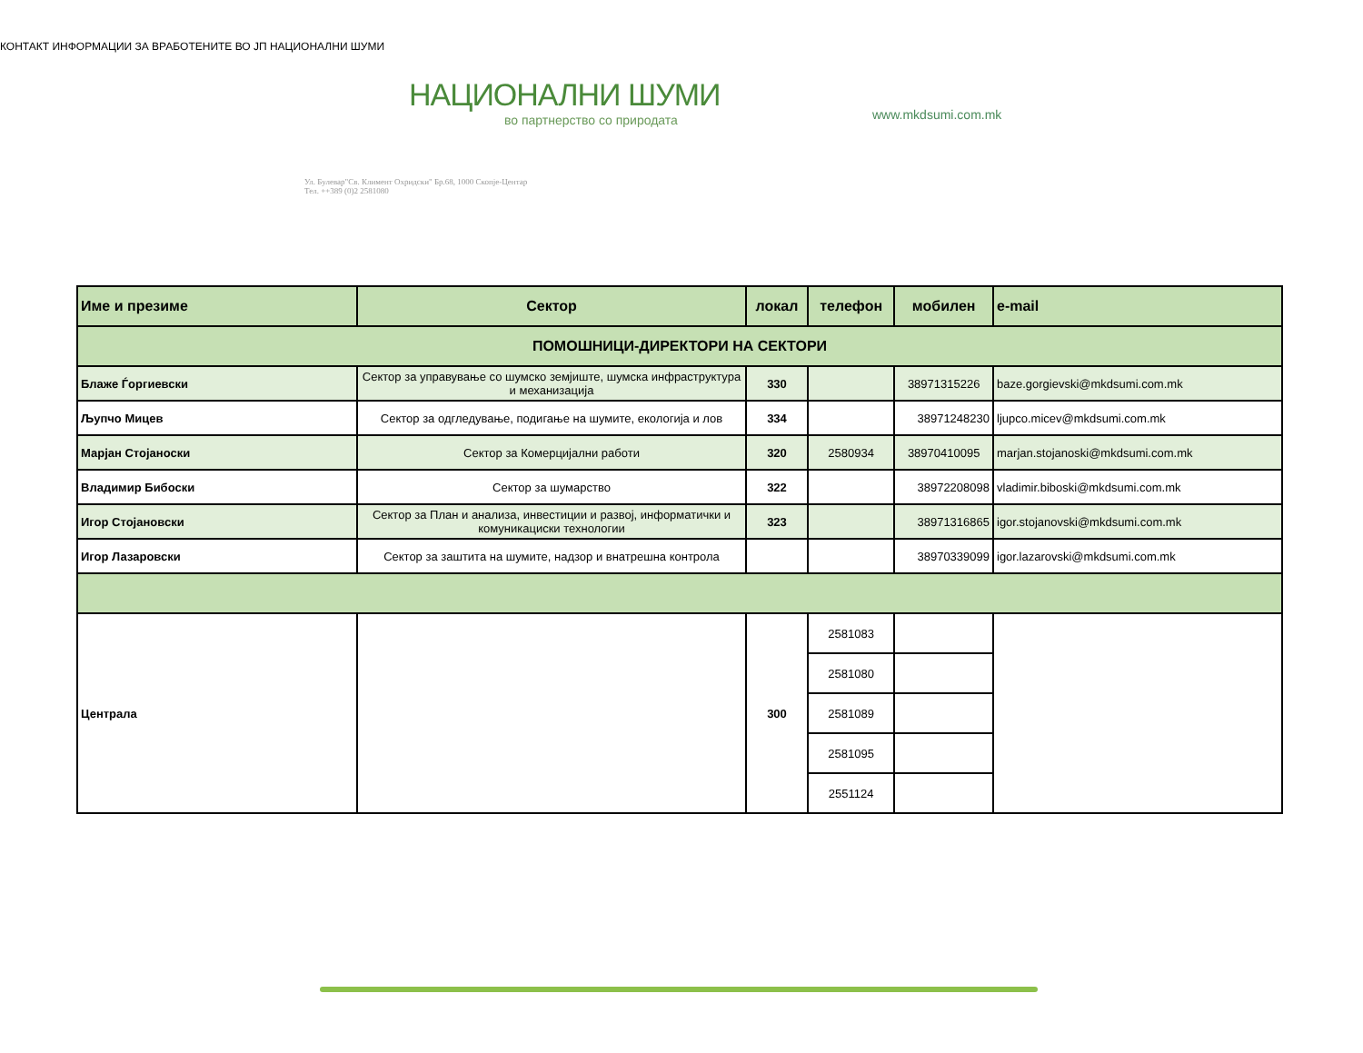КОНТАКТ ИНФОРМАЦИИ ЗА ВРАБОТЕНИТЕ ВО ЈП НАЦИОНАЛНИ ШУМИ
НАЦИОНАЛНИ ШУМИ
во партнерство со природата
Ул. Булевар"Св. Климент Охридски" Бр.68, 1000 Скопје-Центар
Тел. ++389 (0)2 2581080
www.mkdsumi.com.mk
| Име и презиме | Сектор | локал | телефон | мобилен | e-mail |
| --- | --- | --- | --- | --- | --- |
| ПОМОШНИЦИ-ДИРЕКТОРИ НА СЕКТОРИ | | | | | |
| Блаже Ѓоргиевски | Сектор за управување со шумско земјиште, шумска инфраструктура и механизација | 330 | | 38971315226 | baze.gorgievski@mkdsumi.com.mk |
| Љупчо Мицев | Сектор за одгледување, подигање на шумите, екологија и лов | 334 | | 38971248230 | ljupco.micev@mkdsumi.com.mk |
| Марјан Стојаноски | Сектор за Комерцијални работи | 320 | 2580934 | 38970410095 | marjan.stojanoski@mkdsumi.com.mk |
| Владимир Бибоски | Сектор за шумарство | 322 | | 38972208098 | vladimir.biboski@mkdsumi.com.mk |
| Игор Стојановски | Сектор за План и анализа, инвестиции и развој, информатички и комуникациски технологии | 323 | | 38971316865 | igor.stojanovski@mkdsumi.com.mk |
| Игор Лазаровски | Сектор за заштита на шумите, надзор и внатрешна контрола | | | 38970339099 | igor.lazarovski@mkdsumi.com.mk |
| Централа | | 300 | 2581083 | | |
| | | | 2581080 | | |
| | | | 2581089 | | |
| | | | 2581095 | | |
| | | | 2551124 | | |